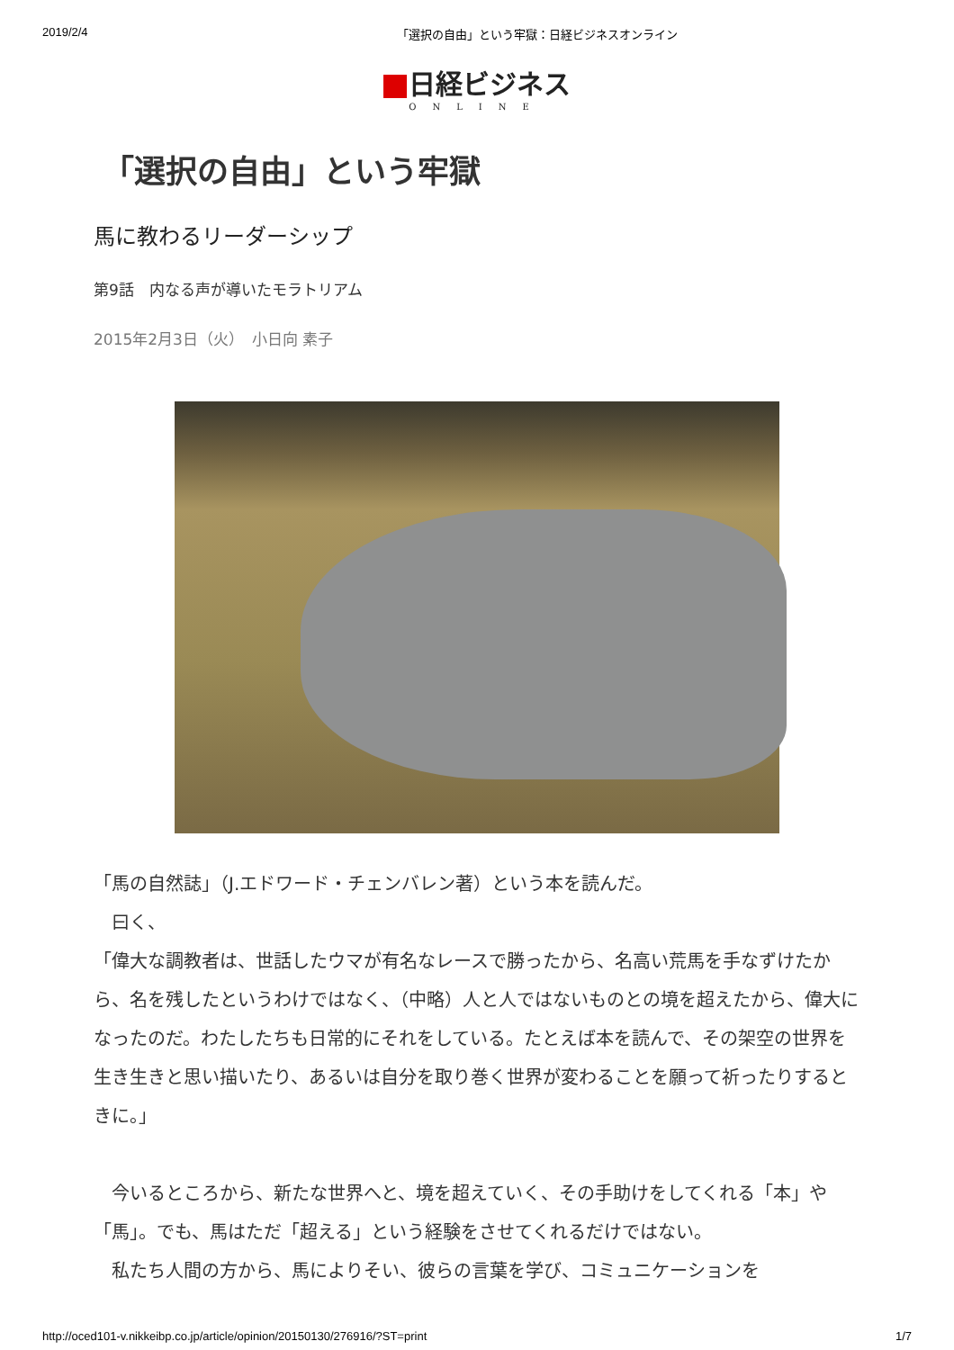2019/2/4 「選択の自由」という牢獄：日経ビジネスオンライン
日経ビジネス
ONLINE
「選択の自由」という牢獄
馬に教わるリーダーシップ
第9話　内なる声が導いたモラトリアム
2015年2月3日（火）　小日向 素子
「馬の自然誌」（J.エドワード・チェンバレン著）という本を読んだ。
　曰く、
「偉大な調教者は、世話したウマが有名なレースで勝ったから、名高い荒馬を手なずけたから、名を残したというわけではなく、（中略）人と人ではないものとの境を超えたから、偉大になったのだ。わたしたちも日常的にそれをしている。たとえば本を読んで、その架空の世界を生き生きと思い描いたり、あるいは自分を取り巻く世界が変わることを願って祈ったりするときに。」
　今いるところから、新たな世界へと、境を超えていく、その手助けをしてくれる「本」や「馬」。でも、馬はただ「超える」という経験をさせてくれるだけではない。
　私たち人間の方から、馬によりそい、彼らの言葉を学び、コミュニケーションを
http://oced101-v.nikkeibp.co.jp/article/opinion/20150130/276916/?ST=print 1/7